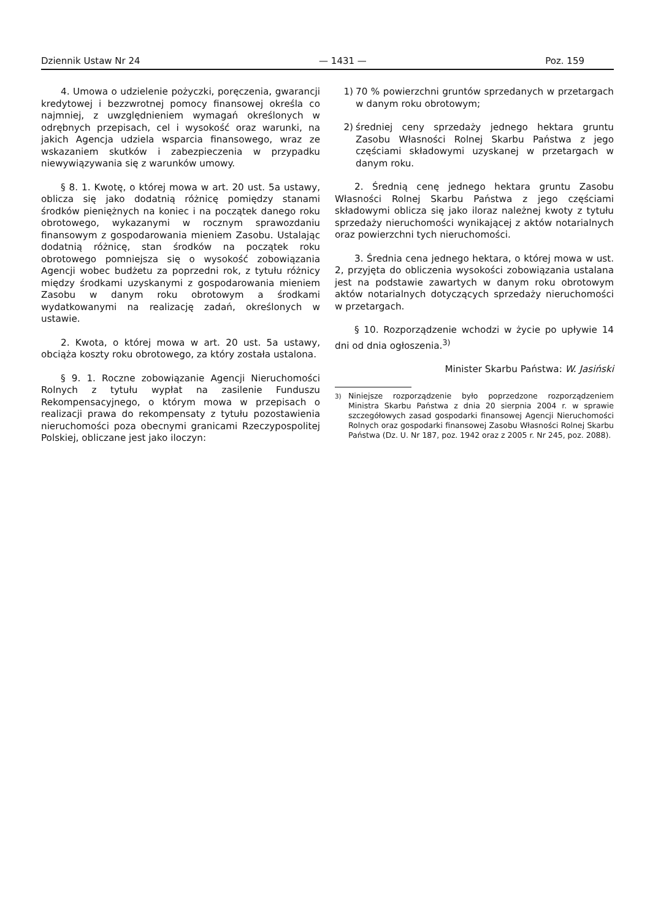Dziennik Ustaw Nr 24 — 1431 — Poz. 159
4. Umowa o udzielenie pożyczki, poręczenia, gwarancji kredytowej i bezzwrotnej pomocy finansowej określa co najmniej, z uwzględnieniem wymagań określonych w odrębnych przepisach, cel i wysokość oraz warunki, na jakich Agencja udziela wsparcia finansowego, wraz ze wskazaniem skutków i zabezpieczenia w przypadku niewywiązywania się z warunków umowy.
§ 8. 1. Kwotę, o której mowa w art. 20 ust. 5a ustawy, oblicza się jako dodatnią różnicę pomiędzy stanami środków pieniężnych na koniec i na początek danego roku obrotowego, wykazanymi w rocznym sprawozdaniu finansowym z gospodarowania mieniem Zasobu. Ustalając dodatnią różnicę, stan środków na początek roku obrotowego pomniejsza się o wysokość zobowiązania Agencji wobec budżetu za poprzedni rok, z tytułu różnicy między środkami uzyskanymi z gospodarowania mieniem Zasobu w danym roku obrotowym a środkami wydatkowanymi na realizację zadań, określonych w ustawie.
2. Kwota, o której mowa w art. 20 ust. 5a ustawy, obciąża koszty roku obrotowego, za który została ustalona.
§ 9. 1. Roczne zobowiązanie Agencji Nieruchomości Rolnych z tytułu wypłat na zasilenie Funduszu Rekompensacyjnego, o którym mowa w przepisach o realizacji prawa do rekompensaty z tytułu pozostawienia nieruchomości poza obecnymi granicami Rzeczypospolitej Polskiej, obliczane jest jako iloczyn:
1) 70 % powierzchni gruntów sprzedanych w przetargach w danym roku obrotowym;
2) średniej ceny sprzedaży jednego hektara gruntu Zasobu Własności Rolnej Skarbu Państwa z jego częściami składowymi uzyskanej w przetargach w danym roku.
2. Średnią cenę jednego hektara gruntu Zasobu Własności Rolnej Skarbu Państwa z jego częściami składowymi oblicza się jako iloraz należnej kwoty z tytułu sprzedaży nieruchomości wynikającej z aktów notarialnych oraz powierzchni tych nieruchomości.
3. Średnia cena jednego hektara, o której mowa w ust. 2, przyjęta do obliczenia wysokości zobowiązania ustalana jest na podstawie zawartych w danym roku obrotowym aktów notarialnych dotyczących sprzedaży nieruchomości w przetargach.
§ 10. Rozporządzenie wchodzi w życie po upływie 14 dni od dnia ogłoszenia.<sup>3)</sup>
Minister Skarbu Państwa: W. Jasiński
<sup>3)</sup> Niniejsze rozporządzenie było poprzedzone rozporządzeniem Ministra Skarbu Państwa z dnia 20 sierpnia 2004 r. w sprawie szczegółowych zasad gospodarki finansowej Agencji Nieruchomości Rolnych oraz gospodarki finansowej Zasobu Własności Rolnej Skarbu Państwa (Dz. U. Nr 187, poz. 1942 oraz z 2005 r. Nr 245, poz. 2088).